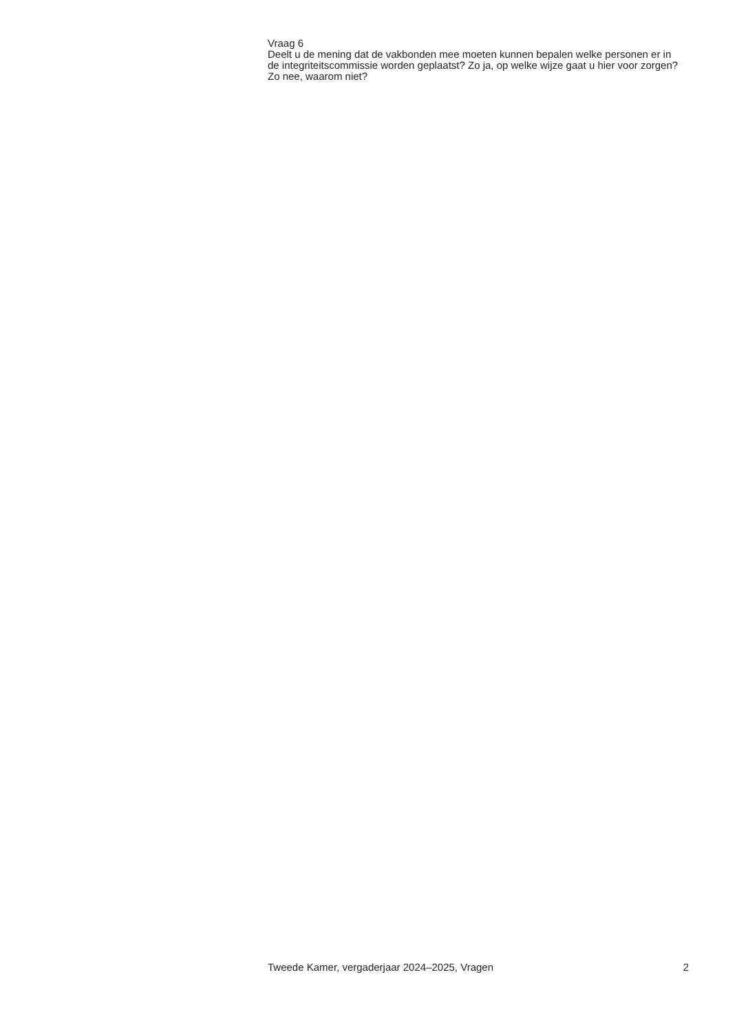Vraag 6
Deelt u de mening dat de vakbonden mee moeten kunnen bepalen welke personen er in de integriteitscommissie worden geplaatst? Zo ja, op welke wijze gaat u hier voor zorgen? Zo nee, waarom niet?
Tweede Kamer, vergaderjaar 2024–2025, Vragen 2